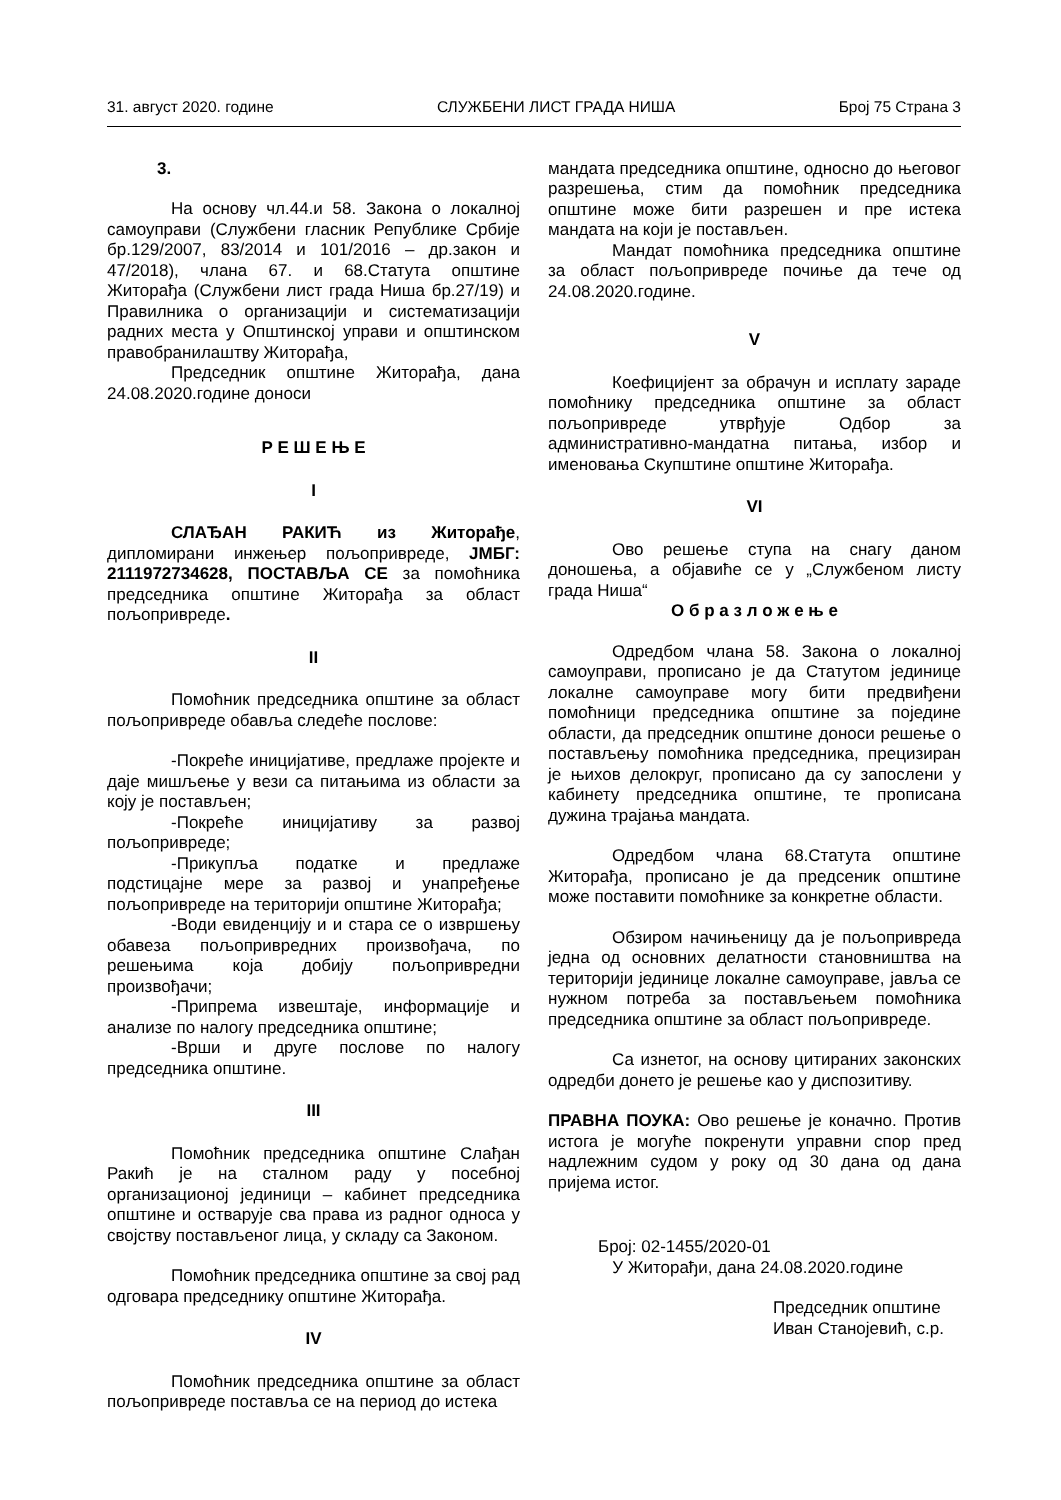31. август 2020. године СЛУЖБЕНИ ЛИСТ ГРАДА НИША Број 75 Страна 3
3.
На основу чл.44.и 58. Закона о локалној самоуправи (Службени гласник Републике Србије бр.129/2007, 83/2014 и 101/2016 – др.закон и 47/2018), члана 67. и 68.Статута општине Житорађа (Службени лист града Ниша бр.27/19) и Правилника о организацији и систематизацији радних места у Општинској управи и општинском правобранилаштву Житорађа,
Председник општине Житорађа, дана 24.08.2020.године доноси
Р Е Ш Е Њ Е
I
СЛАЂАН РАКИЋ из Житорађе, дипломирани инжењер пољопривреде, ЈМБГ: 2111972734628, ПОСТАВЉА СЕ за помоћника председника општине Житорађа за област пољопривреде.
II
Помоћник председника општине за област пољопривреде обавља следеће послове:
-Покреће иницијативе, предлаже пројекте и даје мишљење у вези са питањима из области за коју је постављен;
-Покреће иницијативу за развој пољопривреде;
-Прикупља податке и предлаже подстицајне мере за развој и унапређење пољопривреде на територији општине Житорађа;
-Води евиденцију и и стара се о извршењу обавеза пољопривредних произвођача, по решењима која добију пољопривредни произвођачи;
-Припрема извештаје, информације и анализе по налогу председника општине;
-Врши и друге послове по налогу председника општине.
III
Помоћник председника општине Слађан Ракић је на сталном раду у посебној организационој јединици – кабинет председника општине и остварује сва права из радног односа у својству постављеног лица, у складу са Законом.
Помоћник председника општине за свој рад одговара председнику општине Житорађа.
IV
Помоћник председника општине за област пољопривреде поставља се на период до истека
мандата председника општине, односно до његовог разрешења, стим да помоћник председника општине може бити разрешен и пре истека мандата на који је постављен.
Мандат помоћника председника општине за област пољопривреде почиње да тече од 24.08.2020.године.
V
Коефицијент за обрачун и исплату зараде помоћнику председника општине за област пољопривреде утврђује Одбор за административно-мандатна питања, избор и именовања Скупштине општине Житорађа.
VI
Ово решење ступа на снагу даном доношења, а објавиће се у „Службеном листу града Ниша“
О б р а з л о ж е њ е
Одредбом члана 58. Закона о локалној самоуправи, прописано је да Статутом јединице локалне самоуправе могу бити предвиђени помоћници председника општине за поједине области, да председник општине доноси решење о постављењу помоћника председника, прецизиран је њихов делокруг, прописано да су запослени у кабинету председника општине, те прописана дужина трајања мандата.
Одредбом члана 68.Статута општине Житорађа, прописано је да предсеник општине може поставити помоћнике за конкретне области.
Обзиром начињеницу да је пољопривреда једна од основних делатности становништва на територији јединице локалне самоуправе, јавља се нужном потреба за постављењем помоћника председника општине за област пољопривреде.
Са изнетог, на основу цитираних законских одредби донето је решење као у диспозитиву.
ПРАВНА ПОУКА: Ово решење је коначно. Против истога је могуће покренути управни спор пред надлежним судом у року од 30 дана од дана пријема истог.
Број: 02-1455/2020-01
У Житорађи, дана 24.08.2020.године
Председник општине
Иван Станојевић, с.р.